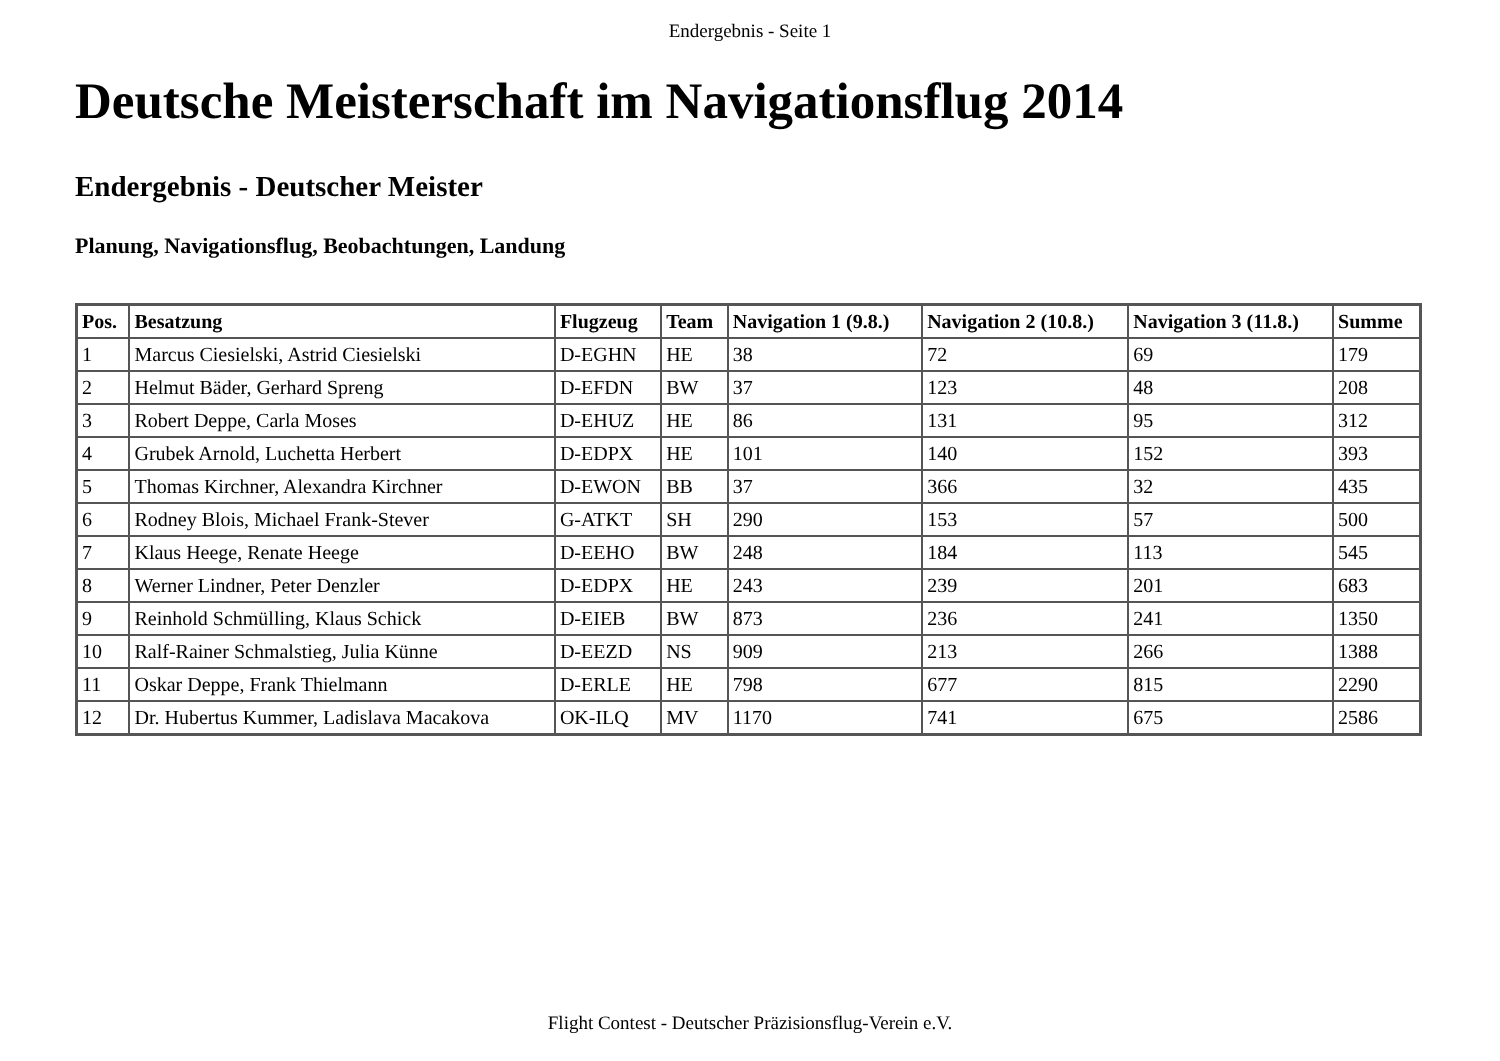Endergebnis - Seite 1
Deutsche Meisterschaft im Navigationsflug 2014
Endergebnis - Deutscher Meister
Planung, Navigationsflug, Beobachtungen, Landung
| Pos. | Besatzung | Flugzeug | Team | Navigation 1 (9.8.) | Navigation 2 (10.8.) | Navigation 3 (11.8.) | Summe |
| --- | --- | --- | --- | --- | --- | --- | --- |
| 1 | Marcus Ciesielski, Astrid Ciesielski | D-EGHN | HE | 38 | 72 | 69 | 179 |
| 2 | Helmut Bäder, Gerhard Spreng | D-EFDN | BW | 37 | 123 | 48 | 208 |
| 3 | Robert Deppe, Carla Moses | D-EHUZ | HE | 86 | 131 | 95 | 312 |
| 4 | Grubek Arnold, Luchetta Herbert | D-EDPX | HE | 101 | 140 | 152 | 393 |
| 5 | Thomas Kirchner, Alexandra Kirchner | D-EWON | BB | 37 | 366 | 32 | 435 |
| 6 | Rodney Blois, Michael Frank-Stever | G-ATKT | SH | 290 | 153 | 57 | 500 |
| 7 | Klaus Heege, Renate Heege | D-EEHO | BW | 248 | 184 | 113 | 545 |
| 8 | Werner Lindner, Peter Denzler | D-EDPX | HE | 243 | 239 | 201 | 683 |
| 9 | Reinhold Schmülling, Klaus Schick | D-EIEB | BW | 873 | 236 | 241 | 1350 |
| 10 | Ralf-Rainer Schmalstieg, Julia Künne | D-EEZD | NS | 909 | 213 | 266 | 1388 |
| 11 | Oskar Deppe, Frank Thielmann | D-ERLE | HE | 798 | 677 | 815 | 2290 |
| 12 | Dr. Hubertus Kummer, Ladislava Macakova | OK-ILQ | MV | 1170 | 741 | 675 | 2586 |
Flight Contest - Deutscher Präzisionsflug-Verein e.V.